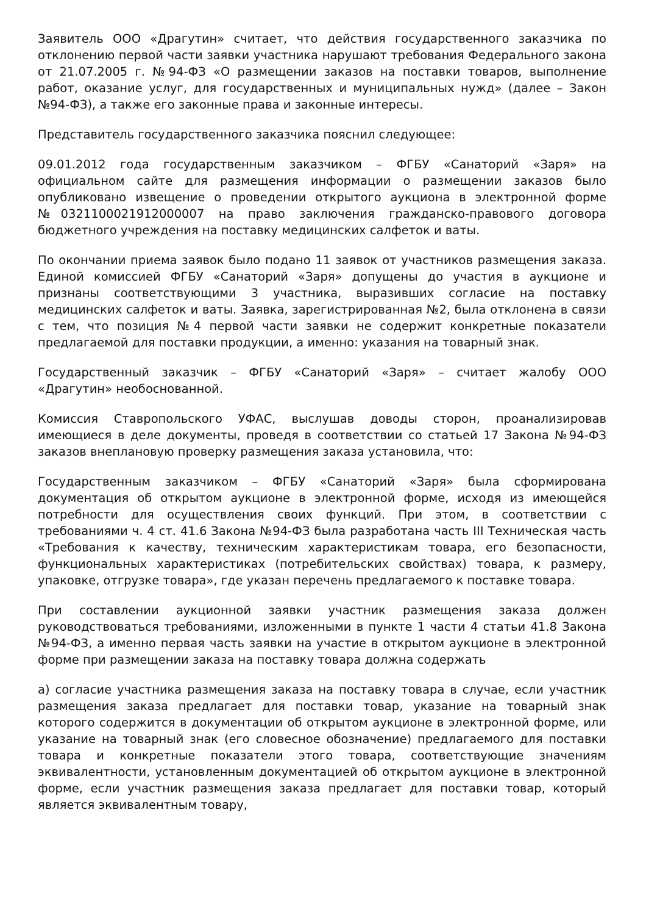Заявитель ООО «Драгутин» считает, что действия государственного заказчика по отклонению первой части заявки участника нарушают требования Федерального закона от 21.07.2005 г. №94-ФЗ «О размещении заказов на поставки товаров, выполнение работ, оказание услуг, для государственных и муниципальных нужд» (далее – Закон №94-ФЗ), а также его законные права и законные интересы.
Представитель государственного заказчика пояснил следующее:
09.01.2012 года государственным заказчиком – ФГБУ «Санаторий «Заря» на официальном сайте для размещения информации о размещении заказов было опубликовано извещение о проведении открытого аукциона в электронной форме №0321100021912000007 на право заключения гражданско-правового договора бюджетного учреждения на поставку медицинских салфеток и ваты.
По окончании приема заявок было подано 11 заявок от участников размещения заказа. Единой комиссией ФГБУ «Санаторий «Заря» допущены до участия в аукционе и признаны соответствующими 3 участника, выразивших согласие на поставку медицинских салфеток и ваты. Заявка, зарегистрированная №2, была отклонена в связи с тем, что позиция №4 первой части заявки не содержит конкретные показатели предлагаемой для поставки продукции, а именно: указания на товарный знак.
Государственный заказчик – ФГБУ «Санаторий «Заря» – считает жалобу ООО «Драгутин» необоснованной.
Комиссия Ставропольского УФАС, выслушав доводы сторон, проанализировав имеющиеся в деле документы, проведя в соответствии со статьей 17 Закона №94-ФЗ заказов внеплановую проверку размещения заказа установила, что:
Государственным заказчиком – ФГБУ «Санаторий «Заря» была сформирована документация об открытом аукционе в электронной форме, исходя из имеющейся потребности для осуществления своих функций. При этом, в соответствии с требованиями ч. 4 ст. 41.6 Закона №94-ФЗ была разработана часть III Техническая часть «Требования к качеству, техническим характеристикам товара, его безопасности, функциональных характеристиках (потребительских свойствах) товара, к размеру, упаковке, отгрузке товара», где указан перечень предлагаемого к поставке товара.
При составлении аукционной заявки участник размещения заказа должен руководствоваться требованиями, изложенными в пункте 1 части 4 статьи 41.8 Закона №94-ФЗ, а именно первая часть заявки на участие в открытом аукционе в электронной форме при размещении заказа на поставку товара должна содержать
а) согласие участника размещения заказа на поставку товара в случае, если участник размещения заказа предлагает для поставки товар, указание на товарный знак которого содержится в документации об открытом аукционе в электронной форме, или указание на товарный знак (его словесное обозначение) предлагаемого для поставки товара и конкретные показатели этого товара, соответствующие значениям эквивалентности, установленным документацией об открытом аукционе в электронной форме, если участник размещения заказа предлагает для поставки товар, который является эквивалентным товару,